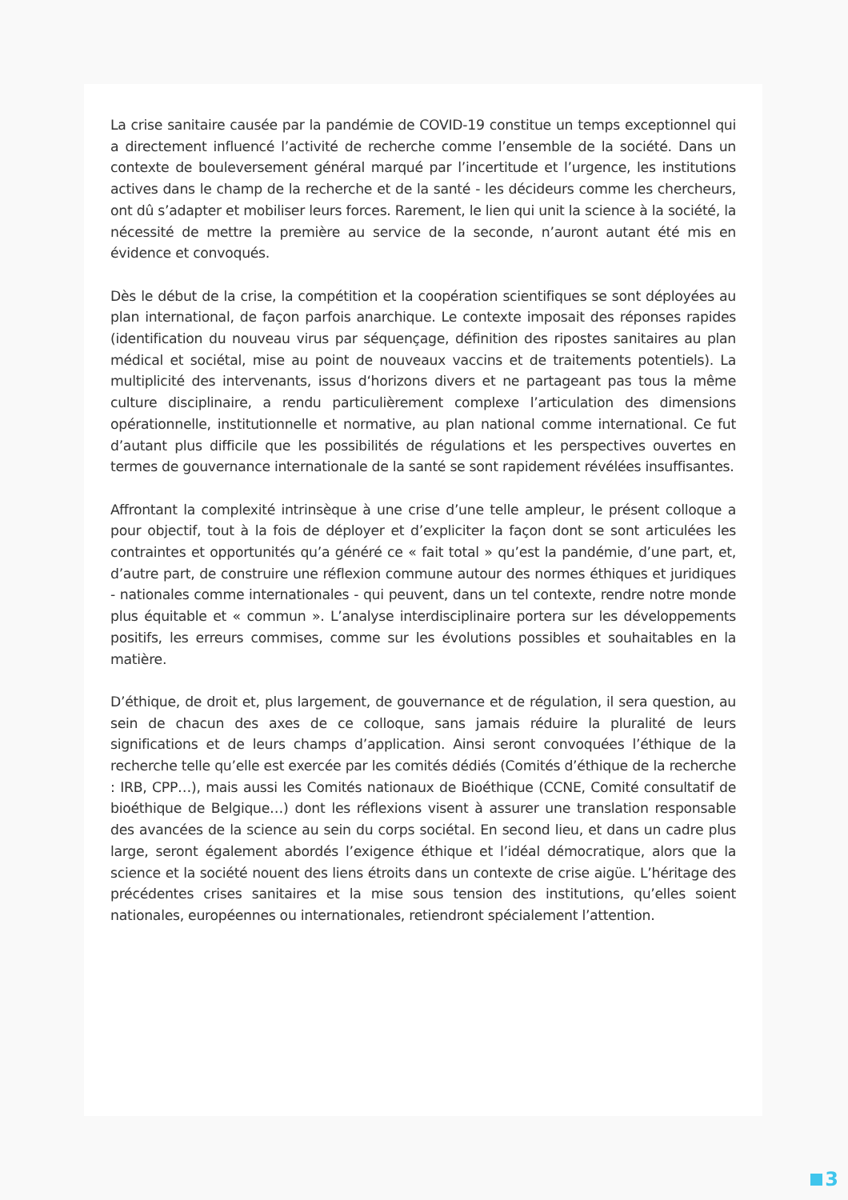La crise sanitaire causée par la pandémie de COVID-19 constitue un temps exceptionnel qui a directement influencé l’activité de recherche comme l’ensemble de la société. Dans un contexte de bouleversement général marqué par l’incertitude et l’urgence, les institutions actives dans le champ de la recherche et de la santé - les décideurs comme les chercheurs, ont dû s’adapter et mobiliser leurs forces. Rarement, le lien qui unit la science à la société, la nécessité de mettre la première au service de la seconde, n’auront autant été mis en évidence et convoqués.
Dès le début de la crise, la compétition et la coopération scientifiques se sont déployées au plan international, de façon parfois anarchique. Le contexte imposait des réponses rapides (identification du nouveau virus par séquençage, définition des ripostes sanitaires au plan médical et sociétal, mise au point de nouveaux vaccins et de traitements potentiels). La multiplicité des intervenants, issus d‘horizons divers et ne partageant pas tous la même culture disciplinaire, a rendu particulièrement complexe l’articulation des dimensions opérationnelle, institutionnelle et normative, au plan national comme international. Ce fut d’autant plus difficile que les possibilités de régulations et les perspectives ouvertes en termes de gouvernance internationale de la santé se sont rapidement révélées insuffisantes.
Affrontant la complexité intrinsèque à une crise d’une telle ampleur, le présent colloque a pour objectif, tout à la fois de déployer et d’expliciter la façon dont se sont articulées les contraintes et opportunités qu’a généré ce « fait total » qu’est la pandémie, d’une part, et, d’autre part, de construire une réflexion commune autour des normes éthiques et juridiques - nationales comme internationales - qui peuvent, dans un tel contexte, rendre notre monde plus équitable et « commun ». L’analyse interdisciplinaire portera sur les développements positifs, les erreurs commises, comme sur les évolutions possibles et souhaitables en la matière.
D’éthique, de droit et, plus largement, de gouvernance et de régulation, il sera question, au sein de chacun des axes de ce colloque, sans jamais réduire la pluralité de leurs significations et de leurs champs d’application. Ainsi seront convoquées l’éthique de la recherche telle qu’elle est exercée par les comités dédiés (Comités d’éthique de la recherche : IRB, CPP…), mais aussi les Comités nationaux de Bioéthique (CCNE, Comité consultatif de bioéthique de Belgique…) dont les réflexions visent à assurer une translation responsable des avancées de la science au sein du corps sociétal. En second lieu, et dans un cadre plus large, seront également abordés l’exigence éthique et l’idéal démocratique, alors que la science et la société nouent des liens étroits dans un contexte de crise aigüe. L’héritage des précédentes crises sanitaires et la mise sous tension des institutions, qu’elles soient nationales, européennes ou internationales, retiendront spécialement l’attention.
3